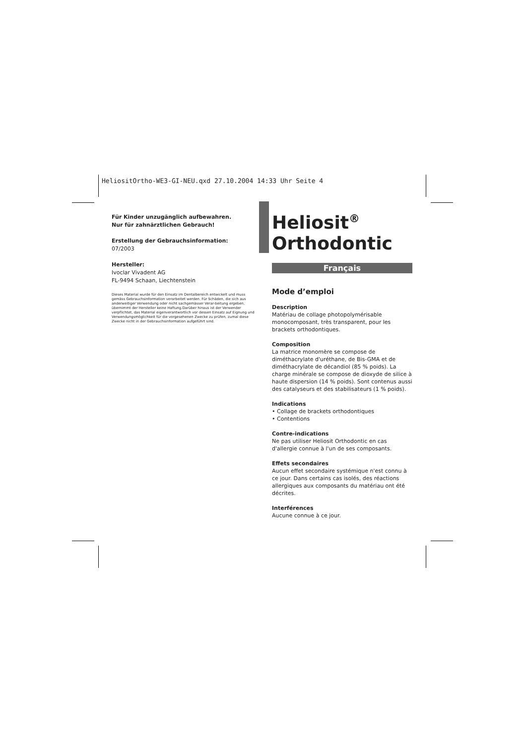HeliositOrtho-WE3-GI-NEU.qxd 27.10.2004 14:33 Uhr Seite 4
Für Kinder unzugänglich aufbewahren.
Nur für zahnärztlichen Gebrauch!
Erstellung der Gebrauchsinformation:
07/2003
Hersteller:
Ivoclar Vivadent AG
FL-9494 Schaan, Liechtenstein
Dieses Material wurde für den Einsatz im Dentalbereich entwickelt und muss gemäss Gebrauchsinformation verarbeitet werden. Für Schäden, die sich aus anderweitiger Verwendung oder nicht sachgemässer Verar-beitung ergeben, übernimmt der Hersteller keine Haftung.Darüber hinaus ist der Verwender verpflichtet, das Material eigenverantwortlich vor dessen Einsatz auf Eignung und Verwendungsmöglichkeit für die vorgesehenen Zwecke zu prüfen, zumal diese Zwecke nicht in der Gebrauchsinformation aufgeführt sind.
Heliosit<sup>®</sup>
Orthodontic
Français
Mode d’emploi
Description
Matériau de collage photopolymérisable monocomposant, très transparent, pour les brackets orthodontiques.
Composition
La matrice monomère se compose de diméthacrylate d'uréthane, de Bis-GMA et de diméthacrylate de décandiol (85 % poids). La charge minérale se compose de dioxyde de silice à haute dispersion (14 % poids). Sont contenus aussi des catalyseurs et des stabilisateurs (1 % poids).
Indications
• Collage de brackets orthodontiques
• Contentions
Contre-indications
Ne pas utiliser Heliosit Orthodontic en cas d'allergie connue à l'un de ses composants.
Effets secondaires
Aucun effet secondaire systémique n'est connu à ce jour. Dans certains cas isolés, des réactions allergiques aux composants du matériau ont été décrites.
Interférences
Aucune connue à ce jour.